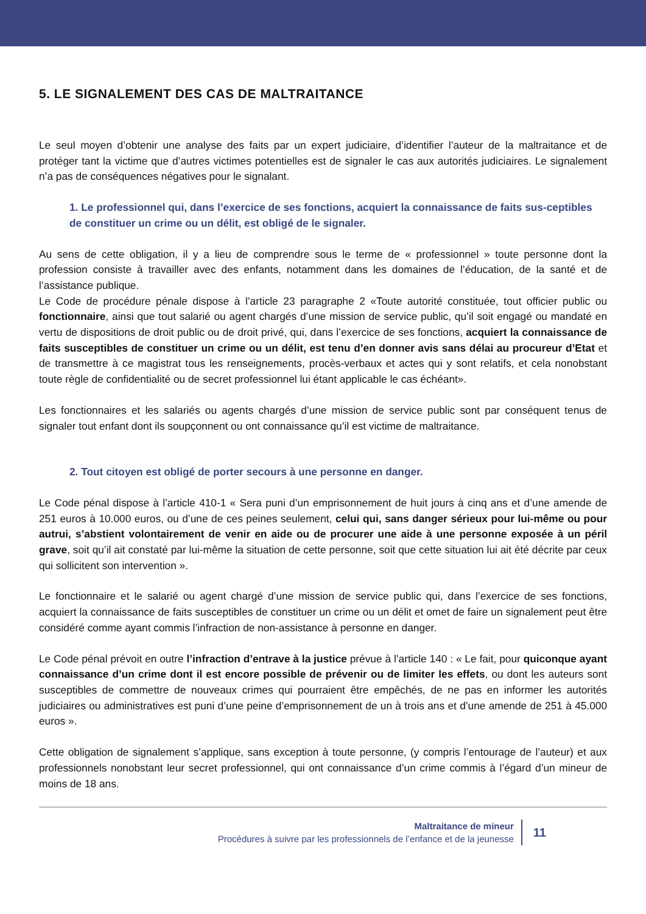5. LE SIGNALEMENT DES CAS DE MALTRAITANCE
Le seul moyen d’obtenir une analyse des faits par un expert judiciaire, d’identifier l’auteur de la maltraitance et de protéger tant la victime que d’autres victimes potentielles est de signaler le cas aux autorités judiciaires. Le signalement n’a pas de conséquences négatives pour le signalant.
1. Le professionnel qui, dans l’exercice de ses fonctions, acquiert la connaissance de faits sus-ceptibles de constituer un crime ou un délit, est obligé de le signaler.
Au sens de cette obligation, il y a lieu de comprendre sous le terme de « professionnel » toute personne dont la profession consiste à travailler avec des enfants, notamment dans les domaines de l’éducation, de la santé et de l’assistance publique.
Le Code de procédure pénale dispose à l’article 23 paragraphe 2 «Toute autorité constituée, tout officier public ou fonctionnaire, ainsi que tout salarié ou agent chargés d’une mission de service public, qu’il soit engagé ou mandaté en vertu de dispositions de droit public ou de droit privé, qui, dans l’exercice de ses fonctions, acquiert la connaissance de faits susceptibles de constituer un crime ou un délit, est tenu d’en donner avis sans délai au procureur d’Etat et de transmettre à ce magistrat tous les renseignements, procès-verbaux et actes qui y sont relatifs, et cela nonobstant toute règle de confidentialité ou de secret professionnel lui étant applicable le cas échéant».
Les fonctionnaires et les salariés ou agents chargés d’une mission de service public sont par conséquent tenus de signaler tout enfant dont ils soupçonnent ou ont connaissance qu’il est victime de maltraitance.
2. Tout citoyen est obligé de porter secours à une personne en danger.
Le Code pénal dispose à l’article 410-1 « Sera puni d’un emprisonnement de huit jours à cinq ans et d’une amende de 251 euros à 10.000 euros, ou d’une de ces peines seulement, celui qui, sans danger sérieux pour lui-même ou pour autrui, s’abstient volontairement de venir en aide ou de procurer une aide à une personne exposée à un péril grave, soit qu’il ait constaté par lui-même la situation de cette personne, soit que cette situation lui ait été décrite par ceux qui sollicitent son intervention ».
Le fonctionnaire et le salarié ou agent chargé d’une mission de service public qui, dans l’exercice de ses fonctions, acquiert la connaissance de faits susceptibles de constituer un crime ou un délit et omet de faire un signalement peut être considéré comme ayant commis l’infraction de non-assistance à personne en danger.
Le Code pénal prévoit en outre l’infraction d’entrave à la justice prévue à l’article 140 : « Le fait, pour quiconque ayant connaissance d’un crime dont il est encore possible de prévenir ou de limiter les effets, ou dont les auteurs sont susceptibles de commettre de nouveaux crimes qui pourraient être empêchés, de ne pas en informer les autorités judiciaires ou administratives est puni d’une peine d’emprisonnement de un à trois ans et d’une amende de 251 à 45.000 euros ».
Cette obligation de signalement s’applique, sans exception à toute personne, (y compris l’entourage de l’auteur) et aux professionnels nonobstant leur secret professionnel, qui ont connaissance d’un crime commis à l’égard d’un mineur de moins de 18 ans.
Maltraitance de mineur
Procédures à suivre par les professionnels de l’enfance et de la jeunesse
11